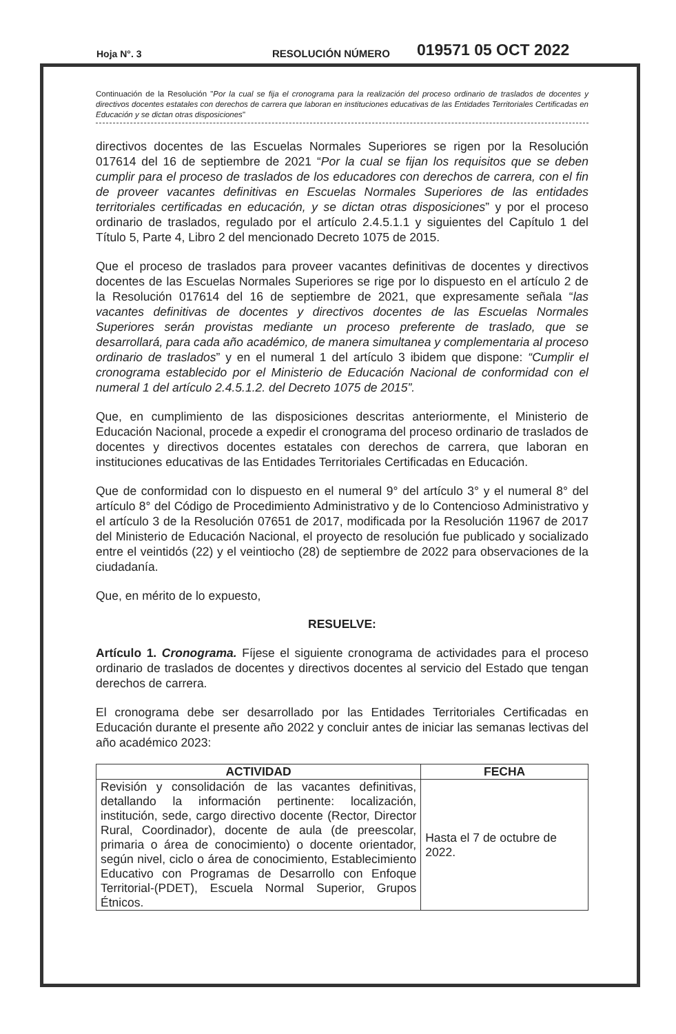Hoja N°. 3 RESOLUCIÓN NÚMERO 019571 05 OCT 2022
Continuación de la Resolución "Por la cual se fija el cronograma para la realización del proceso ordinario de traslados de docentes y directivos docentes estatales con derechos de carrera que laboran en instituciones educativas de las Entidades Territoriales Certificadas en Educación y se dictan otras disposiciones"
directivos docentes de las Escuelas Normales Superiores se rigen por la Resolución 017614 del 16 de septiembre de 2021 “Por la cual se fijan los requisitos que se deben cumplir para el proceso de traslados de los educadores con derechos de carrera, con el fin de proveer vacantes definitivas en Escuelas Normales Superiores de las entidades territoriales certificadas en educación, y se dictan otras disposiciones” y por el proceso ordinario de traslados, regulado por el artículo 2.4.5.1.1 y siguientes del Capítulo 1 del Título 5, Parte 4, Libro 2 del mencionado Decreto 1075 de 2015.
Que el proceso de traslados para proveer vacantes definitivas de docentes y directivos docentes de las Escuelas Normales Superiores se rige por lo dispuesto en el artículo 2 de la Resolución 017614 del 16 de septiembre de 2021, que expresamente señala “las vacantes definitivas de docentes y directivos docentes de las Escuelas Normales Superiores serán provistas mediante un proceso preferente de traslado, que se desarrollará, para cada año académico, de manera simultanea y complementaria al proceso ordinario de traslados” y en el numeral 1 del artículo 3 ibidem que dispone: “Cumplir el cronograma establecido por el Ministerio de Educación Nacional de conformidad con el numeral 1 del artículo 2.4.5.1.2. del Decreto 1075 de 2015”.
Que, en cumplimiento de las disposiciones descritas anteriormente, el Ministerio de Educación Nacional, procede a expedir el cronograma del proceso ordinario de traslados de docentes y directivos docentes estatales con derechos de carrera, que laboran en instituciones educativas de las Entidades Territoriales Certificadas en Educación.
Que de conformidad con lo dispuesto en el numeral 9° del artículo 3° y el numeral 8° del artículo 8° del Código de Procedimiento Administrativo y de lo Contencioso Administrativo y el artículo 3 de la Resolución 07651 de 2017, modificada por la Resolución 11967 de 2017 del Ministerio de Educación Nacional, el proyecto de resolución fue publicado y socializado entre el veintidós (22) y el veintiocho (28) de septiembre de 2022 para observaciones de la ciudadanía.
Que, en mérito de lo expuesto,
RESUELVE:
Artículo 1. Cronograma. Fíjese el siguiente cronograma de actividades para el proceso ordinario de traslados de docentes y directivos docentes al servicio del Estado que tengan derechos de carrera.
El cronograma debe ser desarrollado por las Entidades Territoriales Certificadas en Educación durante el presente año 2022 y concluir antes de iniciar las semanas lectivas del año académico 2023:
| ACTIVIDAD | FECHA |
| --- | --- |
| Revisión y consolidación de las vacantes definitivas, detallando la información pertinente: localización, institución, sede, cargo directivo docente (Rector, Director Rural, Coordinador), docente de aula (de preescolar, primaria o área de conocimiento) o docente orientador, según nivel, ciclo o área de conocimiento, Establecimiento Educativo con Programas de Desarrollo con Enfoque Territorial-(PDET), Escuela Normal Superior, Grupos Étnicos. | Hasta el 7 de octubre de 2022. |